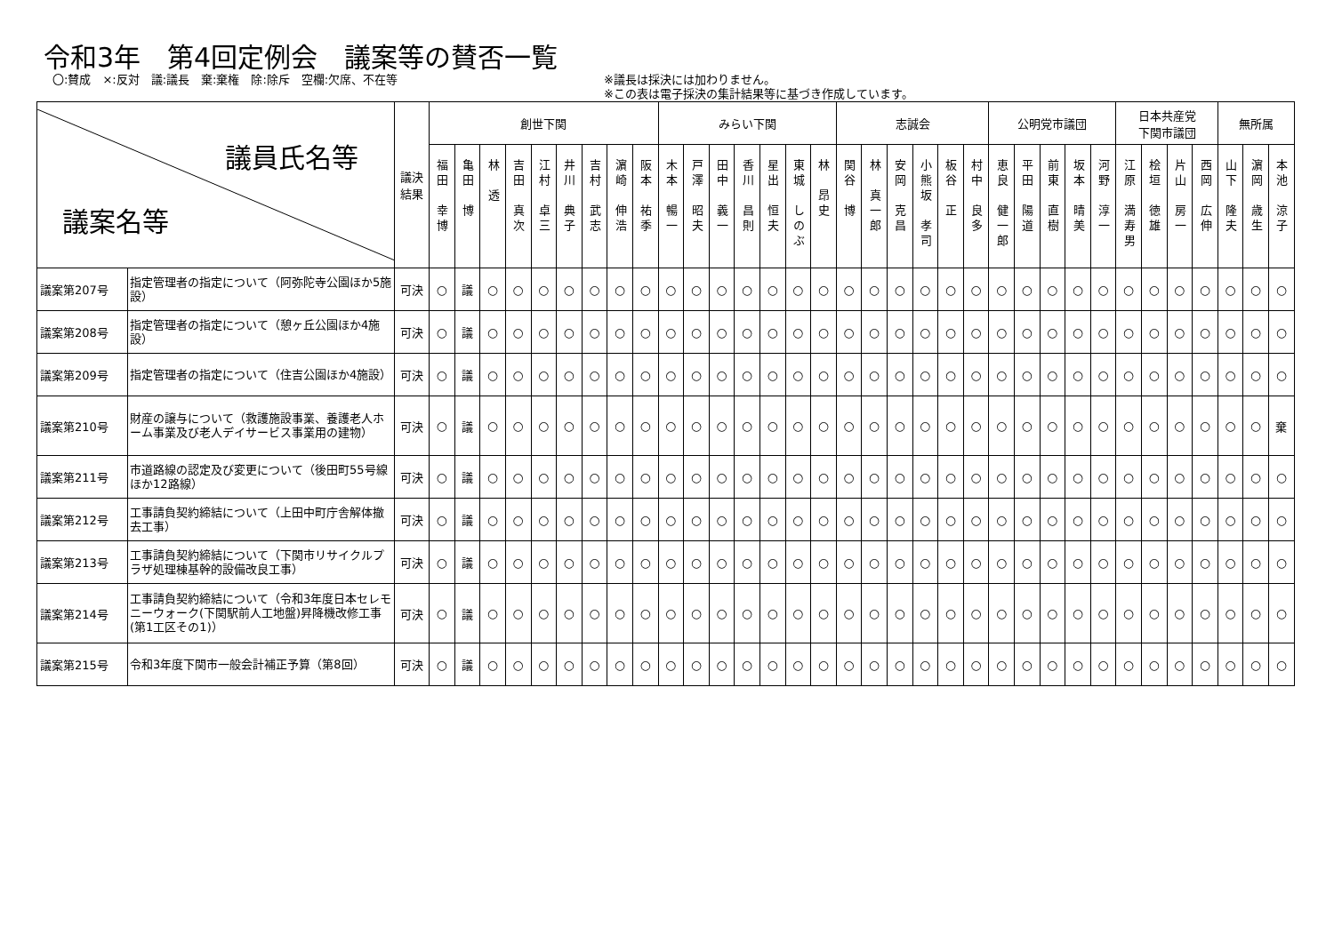令和3年　第4回定例会　議案等の賛否一覧
〇:賛成　×:反対　議:議長　棄:棄権　除:除斥　空欄:欠席、不在等 ※議長は採決には加わりません。
※この表は電子採決の集計結果等に基づき作成しています。
| 議員氏名等 議案名等 | | 議決 結果 | 創世下関 | | | | | | | | | みらい下関 | | | | | | | 志誠会 | | | | | | 公明党市議団 | | | | | 日本共産党 下関市議団 | | | | 無所属 | | |
| --- | --- | --- | --- | --- | --- | --- | --- | --- | --- | --- | --- | --- | --- | --- | --- | --- | --- | --- | --- | --- | --- | --- | --- | --- | --- | --- | --- | --- | --- | --- | --- | --- | --- | --- | --- | --- |
| | | | 福田 幸博 | 亀田 博 | 林 透 | 吉田 真次 | 江村 卓三 | 井川 典子 | 吉村 武志 | 濵崎 伸浩 | 阪本 祐季 | 木本 暢一 | 戸澤 昭夫 | 田中 義一 | 香川 昌則 | 星出 恒夫 | 東城 しのぶ | 林 昂史 | 関谷 博 | 林 真一郎 | 安岡 克昌 | 小熊坂 孝司 | 板谷 正 | 村中 良多 | 恵良 健一郎 | 平田 陽道 | 前東 直樹 | 坂本 晴美 | 河野 淳一 | 江原 満寿男 | 桧垣 徳雄 | 片山 房一 | 西岡 広伸 | 山下 隆夫 | 濵岡 歳生 | 本池 涼子 |
| 議案第207号 | 指定管理者の指定について（阿弥陀寺公園ほか5施設） | 可決 | ○ | 議 | ○ | ○ | ○ | ○ | ○ | ○ | ○ | ○ | ○ | ○ | ○ | ○ | ○ | ○ | ○ | ○ | ○ | ○ | ○ | ○ | ○ | ○ | ○ | ○ | ○ | ○ | ○ | ○ | ○ | ○ | ○ | ○ |
| 議案第208号 | 指定管理者の指定について（憩ヶ丘公園ほか4施設） | 可決 | ○ | 議 | ○ | ○ | ○ | ○ | ○ | ○ | ○ | ○ | ○ | ○ | ○ | ○ | ○ | ○ | ○ | ○ | ○ | ○ | ○ | ○ | ○ | ○ | ○ | ○ | ○ | ○ | ○ | ○ | ○ | ○ | ○ | ○ |
| 議案第209号 | 指定管理者の指定について（住吉公園ほか4施設） | 可決 | ○ | 議 | ○ | ○ | ○ | ○ | ○ | ○ | ○ | ○ | ○ | ○ | ○ | ○ | ○ | ○ | ○ | ○ | ○ | ○ | ○ | ○ | ○ | ○ | ○ | ○ | ○ | ○ | ○ | ○ | ○ | ○ | ○ | ○ |
| 議案第210号 | 財産の譲与について（救護施設事業、養護老人ホーム事業及び老人デイサービス事業用の建物） | 可決 | ○ | 議 | ○ | ○ | ○ | ○ | ○ | ○ | ○ | ○ | ○ | ○ | ○ | ○ | ○ | ○ | ○ | ○ | ○ | ○ | ○ | ○ | ○ | ○ | ○ | ○ | ○ | ○ | ○ | ○ | ○ | ○ | ○ | 棄 |
| 議案第211号 | 市道路線の認定及び変更について（後田町55号線ほか12路線） | 可決 | ○ | 議 | ○ | ○ | ○ | ○ | ○ | ○ | ○ | ○ | ○ | ○ | ○ | ○ | ○ | ○ | ○ | ○ | ○ | ○ | ○ | ○ | ○ | ○ | ○ | ○ | ○ | ○ | ○ | ○ | ○ | ○ | ○ | ○ |
| 議案第212号 | 工事請負契約締結について（上田中町庁舎解体撤去工事） | 可決 | ○ | 議 | ○ | ○ | ○ | ○ | ○ | ○ | ○ | ○ | ○ | ○ | ○ | ○ | ○ | ○ | ○ | ○ | ○ | ○ | ○ | ○ | ○ | ○ | ○ | ○ | ○ | ○ | ○ | ○ | ○ | ○ | ○ | ○ |
| 議案第213号 | 工事請負契約締結について（下関市リサイクルプラザ処理棟基幹的設備改良工事） | 可決 | ○ | 議 | ○ | ○ | ○ | ○ | ○ | ○ | ○ | ○ | ○ | ○ | ○ | ○ | ○ | ○ | ○ | ○ | ○ | ○ | ○ | ○ | ○ | ○ | ○ | ○ | ○ | ○ | ○ | ○ | ○ | ○ | ○ | ○ |
| 議案第214号 | 工事請負契約締結について（令和3年度日本セレモニーウォーク(下関駅前人工地盤)昇降機改修工事(第1工区その1)） | 可決 | ○ | 議 | ○ | ○ | ○ | ○ | ○ | ○ | ○ | ○ | ○ | ○ | ○ | ○ | ○ | ○ | ○ | ○ | ○ | ○ | ○ | ○ | ○ | ○ | ○ | ○ | ○ | ○ | ○ | ○ | ○ | ○ | ○ | ○ |
| 議案第215号 | 令和3年度下関市一般会計補正予算（第8回） | 可決 | ○ | 議 | ○ | ○ | ○ | ○ | ○ | ○ | ○ | ○ | ○ | ○ | ○ | ○ | ○ | ○ | ○ | ○ | ○ | ○ | ○ | ○ | ○ | ○ | ○ | ○ | ○ | ○ | ○ | ○ | ○ | ○ | ○ | ○ |